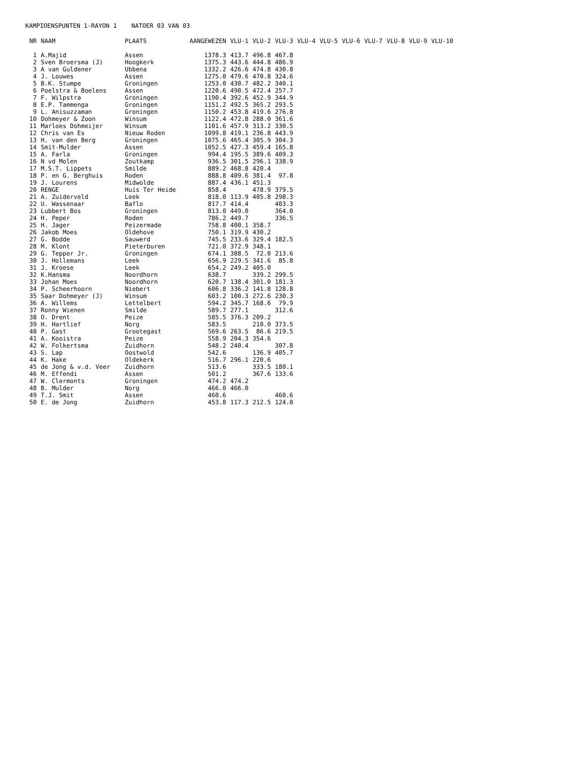KAMPIOENSPUNTEN 1-RAYON 1 NATOER 03 VAN 03
| NR | NAAM | PLAATS | AANGEWEZEN | VLU-1 | VLU-2 | VLU-3 | VLU-4 | VLU-5 | VLU-6 | VLU-7 | VLU-8 | VLU-9 | VLU-10 |
| --- | --- | --- | --- | --- | --- | --- | --- | --- | --- | --- | --- | --- | --- |
| 1 | A.Majid | Assen | 1378.3 | 413.7 | 496.8 | 467.8 | | | | | | | |
| 2 | Sven Broersma (J) | Hoogkerk | 1375.3 | 443.6 | 444.8 | 486.9 | | | | | | | |
| 3 | A van Guldener | Ubbena | 1332.2 | 426.6 | 474.8 | 430.8 | | | | | | | |
| 4 | J. Louwes | Assen | 1275.0 | 479.6 | 470.8 | 324.6 | | | | | | | |
| 5 | B.K. Stumpe | Groningen | 1253.0 | 430.7 | 482.2 | 340.1 | | | | | | | |
| 6 | Poelstra & Boelens | Assen | 1220.6 | 490.5 | 472.4 | 257.7 | | | | | | | |
| 7 | F. Wilpstra | Groningen | 1190.4 | 392.6 | 452.9 | 344.9 | | | | | | | |
| 8 | E.P. Tammenga | Groningen | 1151.2 | 492.5 | 365.2 | 293.5 | | | | | | | |
| 9 | L. Anisuzzaman | Groningen | 1150.2 | 453.8 | 419.6 | 276.8 | | | | | | | |
| 10 | Dohmeyer & Zoon | Winsum | 1122.4 | 472.8 | 288.0 | 361.6 | | | | | | | |
| 11 | Marloes Dohmeijer | Winsum | 1101.6 | 457.9 | 313.2 | 330.5 | | | | | | | |
| 12 | Chris van Es | Nieuw Roden | 1099.8 | 419.1 | 236.8 | 443.9 | | | | | | | |
| 13 | H. van den Berg | Groningen | 1075.6 | 465.4 | 305.9 | 304.3 | | | | | | | |
| 14 | Smit-Mulder | Assen | 1052.5 | 427.3 | 459.4 | 165.8 | | | | | | | |
| 15 | A. Farla | Groningen | 994.4 | 195.5 | 389.6 | 409.3 | | | | | | | |
| 16 | N vd Molen | Zoutkamp | 936.5 | 301.5 | 296.1 | 338.9 | | | | | | | |
| 17 | M.S.T. Lippets | Smilde | 889.2 | 468.8 | 420.4 | | | | | | | | |
| 18 | P. en G. Berghuis | Roden | 888.8 | 409.6 | 381.4 | 97.8 | | | | | | | |
| 19 | J. Lourens | Midwolde | 887.4 | 436.1 | 451.3 | | | | | | | | |
| 20 | RENGE | Huis Ter Heide | 858.4 | | 478.9 | 379.5 | | | | | | | |
| 21 | A. Zuiderveld | Leek | 818.0 | 113.9 | 405.8 | 298.3 | | | | | | | |
| 22 | U. Wassenaar | Baflo | 817.7 | 414.4 | | 403.3 | | | | | | | |
| 23 | Lubbert Bos | Groningen | 813.0 | 449.0 | | 364.0 | | | | | | | |
| 24 | H. Peper | Roden | 786.2 | 449.7 | | 336.5 | | | | | | | |
| 25 | H. Jager | Peizermade | 758.8 | 400.1 | 358.7 | | | | | | | | |
| 26 | Jakob Moes | Oldehove | 750.1 | 319.9 | 430.2 | | | | | | | | |
| 27 | G. Bodde | Sauwerd | 745.5 | 233.6 | 329.4 | 182.5 | | | | | | | |
| 28 | M. Klont | Pieterburen | 721.0 | 372.9 | 348.1 | | | | | | | | |
| 29 | G. Tepper Jr. | Groningen | 674.1 | 388.5 | 72.0 | 213.6 | | | | | | | |
| 30 | J. Hollemans | Leek | 656.9 | 229.5 | 341.6 | 85.8 | | | | | | | |
| 31 | J. Kroese | Leek | 654.2 | 249.2 | 405.0 | | | | | | | | |
| 32 | K.Hansma | Noordhorn | 638.7 | | 339.2 | 299.5 | | | | | | | |
| 33 | Johan Moes | Noordhorn | 620.7 | 138.4 | 301.0 | 181.3 | | | | | | | |
| 34 | P. Scheerhoorn | Niebert | 606.8 | 336.2 | 141.8 | 128.8 | | | | | | | |
| 35 | Saar Dohmeyer (J) | Winsum | 603.2 | 100.3 | 272.6 | 230.3 | | | | | | | |
| 36 | A. Willems | Lettelbert | 594.2 | 345.7 | 168.6 | 79.9 | | | | | | | |
| 37 | Ronny Wienen | Smilde | 589.7 | 277.1 | | 312.6 | | | | | | | |
| 38 | O. Drent | Peize | 585.5 | 376.3 | 209.2 | | | | | | | | |
| 39 | H. Hartlief | Norg | 583.5 | | 210.0 | 373.5 | | | | | | | |
| 40 | P. Gast | Grootegast | 569.6 | 263.5 | 86.6 | 219.5 | | | | | | | |
| 41 | A. Kooistra | Peize | 558.9 | 204.3 | 354.6 | | | | | | | | |
| 42 | W. Folkertsma | Zuidhorn | 548.2 | 240.4 | | 307.8 | | | | | | | |
| 43 | S. Lap | Oostwold | 542.6 | | 136.9 | 405.7 | | | | | | | |
| 44 | K. Hake | Oldekerk | 516.7 | 296.1 | 220.6 | | | | | | | | |
| 45 | de Jong & v.d. Veer | Zuidhorn | 513.6 | | 333.5 | 180.1 | | | | | | | |
| 46 | M. Effendi | Assen | 501.2 | | 367.6 | 133.6 | | | | | | | |
| 47 | W. Clermonts | Groningen | 474.2 | 474.2 | | | | | | | | | |
| 48 | B. Mulder | Norg | 466.0 | 466.0 | | | | | | | | | |
| 49 | T.J. Smit | Assen | 460.6 | | | 460.6 | | | | | | | |
| 50 | E. de Jong | Zuidhorn | 453.8 | 117.3 | 212.5 | 124.0 | | | | | | | |